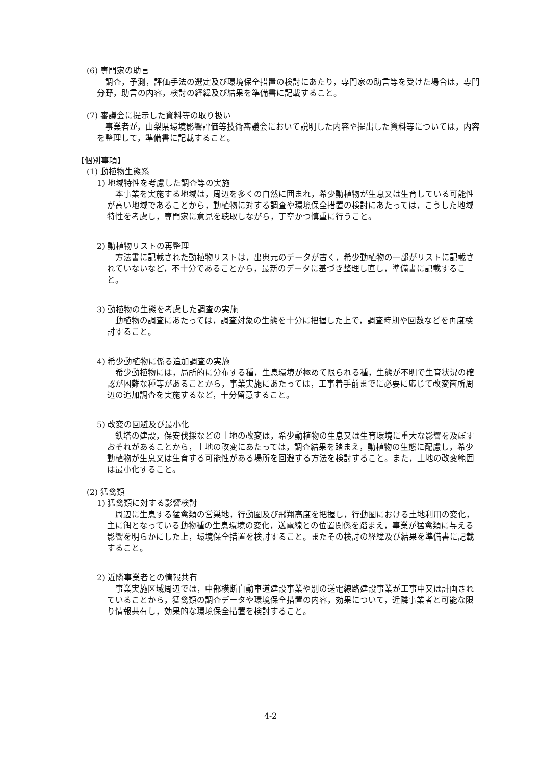(6) 専門家の助言
調査，予測，評価手法の選定及び環境保全措置の検討にあたり，専門家の助言等を受けた場合は，専門分野，助言の内容，検討の経緯及び結果を準備書に記載すること。
(7) 審議会に提示した資料等の取り扱い
事業者が，山梨県環境影響評価等技術審議会において説明した内容や提出した資料等については，内容を整理して，準備書に記載すること。
【個別事項】
(1) 動植物生態系
1) 地域特性を考慮した調査等の実施
本事業を実施する地域は，周辺を多くの自然に囲まれ，希少動植物が生息又は生育している可能性が高い地域であることから，動植物に対する調査や環境保全措置の検討にあたっては，こうした地域特性を考慮し，専門家に意見を聴取しながら，丁寧かつ慎重に行うこと。
2) 動植物リストの再整理
方法書に記載された動植物リストは，出典元のデータが古く，希少動植物の一部がリストに記載されていないなど，不十分であることから，最新のデータに基づき整理し直し，準備書に記載すること。
3) 動植物の生態を考慮した調査の実施
動植物の調査にあたっては，調査対象の生態を十分に把握した上で，調査時期や回数などを再度検討すること。
4) 希少動植物に係る追加調査の実施
希少動植物には，局所的に分布する種，生息環境が極めて限られる種，生態が不明で生育状況の確認が困難な種等があることから，事業実施にあたっては，工事着手前までに必要に応じて改変箇所周辺の追加調査を実施するなど，十分留意すること。
5) 改変の回避及び最小化
鉄塔の建設，保安伐採などの土地の改変は，希少動植物の生息又は生育環境に重大な影響を及ぼすおそれがあることから，土地の改変にあたっては，調査結果を踏まえ，動植物の生態に配慮し，希少動植物が生息又は生育する可能性がある場所を回避する方法を検討すること。また，土地の改変範囲は最小化すること。
(2) 猛禽類
1) 猛禽類に対する影響検討
周辺に生息する猛禽類の営巣地，行動圏及び飛翔高度を把握し，行動圏における土地利用の変化，主に餌となっている動物種の生息環境の変化，送電線との位置関係を踏まえ，事業が猛禽類に与える影響を明らかにした上，環境保全措置を検討すること。またその検討の経緯及び結果を準備書に記載すること。
2) 近隣事業者との情報共有
事業実施区域周辺では，中部横断自動車道建設事業や別の送電線路建設事業が工事中又は計画されていることから，猛禽類の調査データや環境保全措置の内容，効果について，近隣事業者と可能な限り情報共有し，効果的な環境保全措置を検討すること。
4-2